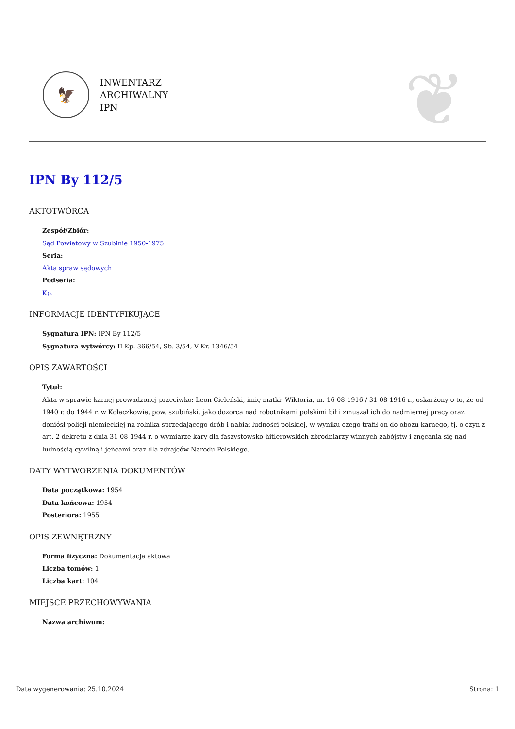🦅
INWENTARZ
ARCHIWALNY
IPN
❦
IPN By 112/5
AKTOTWÓRCA
Zespół/Zbiór:
Sąd Powiatowy w Szubinie 1950-1975
Seria:
Akta spraw sądowych
Podseria:
Kp.
INFORMACJE IDENTYFIKUJĄCE
Sygnatura IPN: IPN By 112/5
Sygnatura wytwórcy: II Kp. 366/54, Sb. 3/54, V Kr. 1346/54
OPIS ZAWARTOŚCI
Tytuł:
Akta w sprawie karnej prowadzonej przeciwko: Leon Cieleński, imię matki: Wiktoria, ur. 16-08-1916 / 31-08-1916 r., oskarżony o to, że od 1940 r. do 1944 r. w Kołaczkowie, pow. szubiński, jako dozorca nad robotnikami polskimi bił i zmuszał ich do nadmiernej pracy oraz doniósł policji niemieckiej na rolnika sprzedającego drób i nabiał ludności polskiej, w wyniku czego trafił on do obozu karnego, tj. o czyn z art. 2 dekretu z dnia 31-08-1944 r. o wymiarze kary dla faszystowsko-hitlerowskich zbrodniarzy winnych zabójstw i znęcania się nad ludnością cywilną i jeńcami oraz dla zdrajców Narodu Polskiego.
DATY WYTWORZENIA DOKUMENTÓW
Data początkowa: 1954
Data końcowa: 1954
Posteriora: 1955
OPIS ZEWNĘTRZNY
Forma fizyczna: Dokumentacja aktowa
Liczba tomów: 1
Liczba kart: 104
MIEJSCE PRZECHOWYWANIA
Nazwa archiwum:
Data wygenerowania: 25.10.2024 Strona: 1